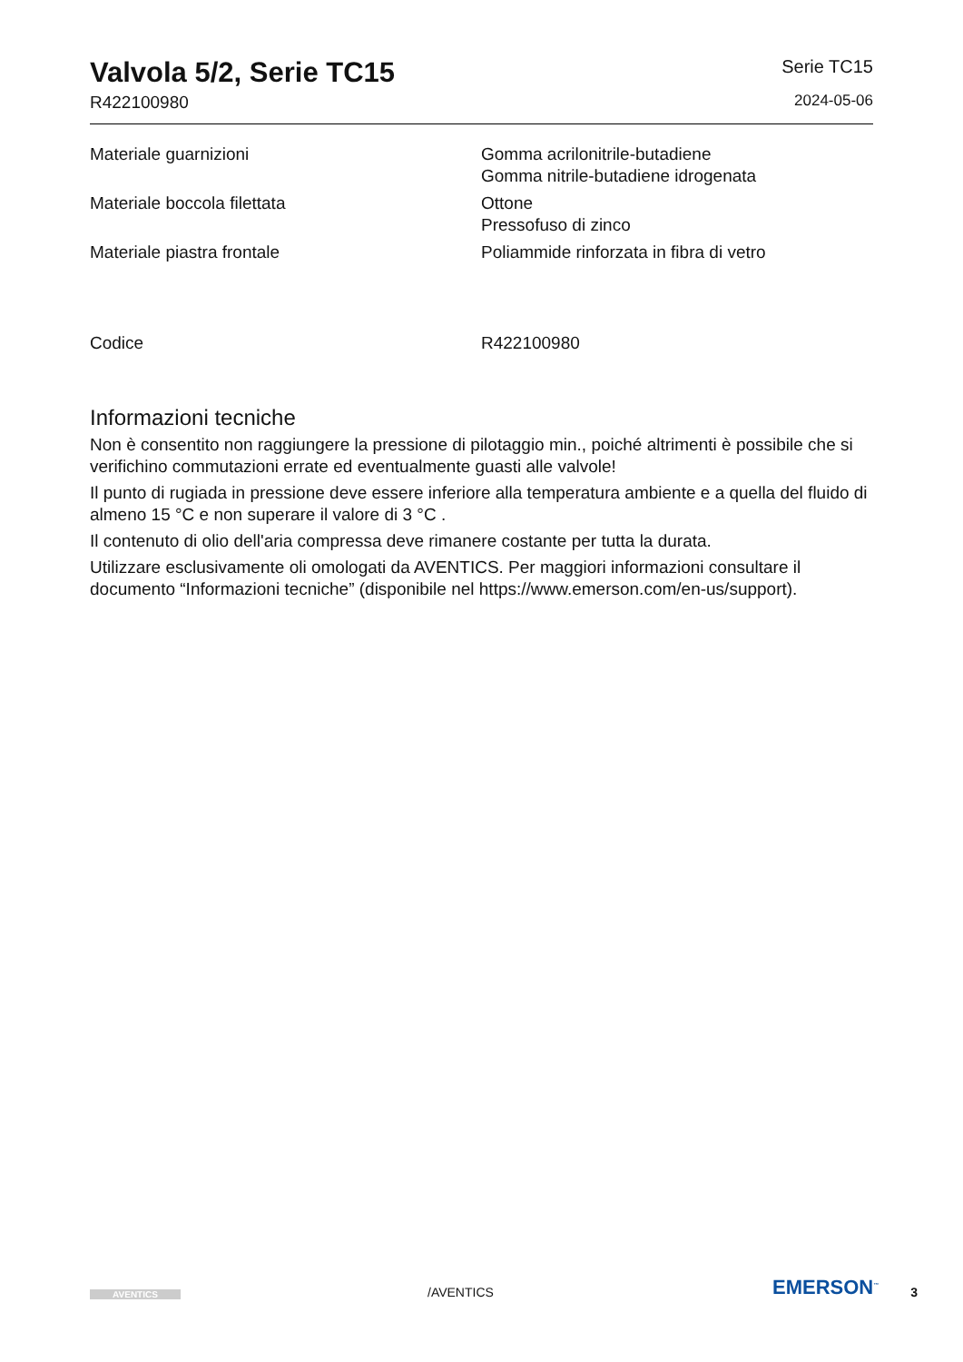Valvola 5/2, Serie TC15
R422100980
Serie TC15
2024-05-06
| Materiale guarnizioni | Gomma acrilonitrile-butadiene Gomma nitrile-butadiene idrogenata |
| Materiale boccola filettata | Ottone Pressofuso di zinco |
| Materiale piastra frontale | Poliammide rinforzata in fibra di vetro |
| Codice | R422100980 |
Informazioni tecniche
Non è consentito non raggiungere la pressione di pilotaggio min., poiché altrimenti è possibile che si verifichino commutazioni errate ed eventualmente guasti alle valvole!
Il punto di rugiada in pressione deve essere inferiore alla temperatura ambiente e a quella del fluido di almeno 15 °C e non superare il valore di 3 °C .
Il contenuto di olio dell'aria compressa deve rimanere costante per tutta la durata.
Utilizzare esclusivamente oli omologati da AVENTICS. Per maggiori informazioni consultare il documento “Informazioni tecniche” (disponibile nel https://www.emerson.com/en-us/support).
AVENTICS
/AVENTICS
EMERSON<sup>™</sup>
3